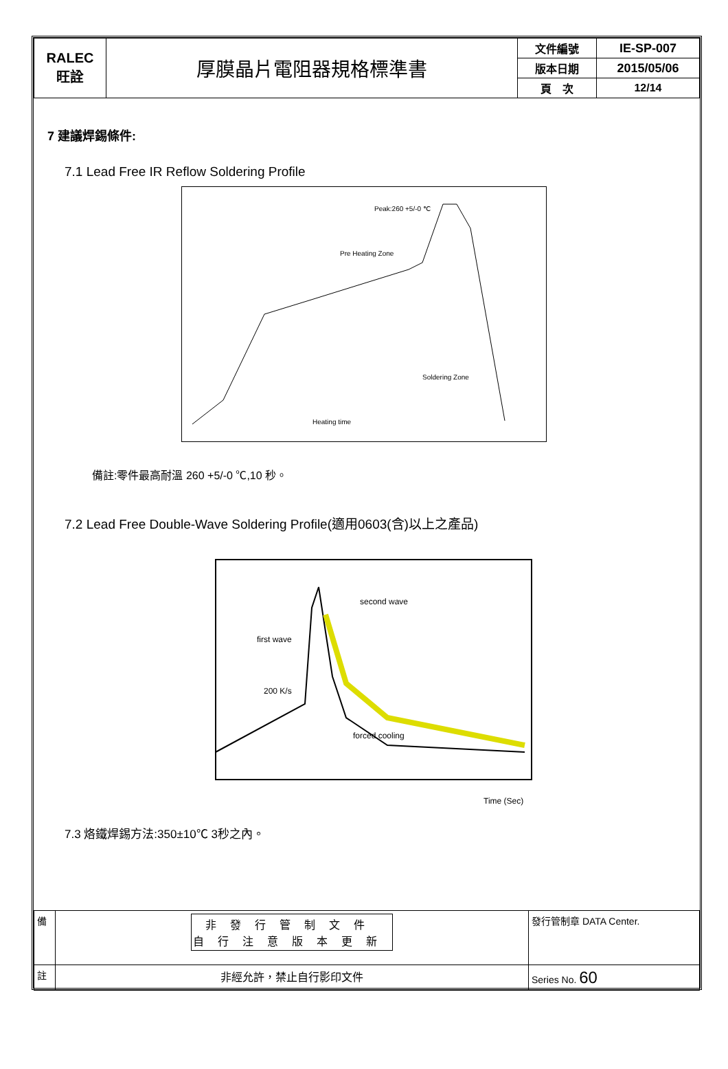| RALEC 旺詮 | 厚膜晶片電阻器規格標準書 | 文件編號 | IE-SP-007 |
| | | 版本日期 | 2015/05/06 |
| | | 頁 次 | 12/14 |
7 建議焊錫條件:
7.1 Lead Free IR Reflow Soldering Profile
Peak:260 +5/-0 ℃
Pre Heating Zone
Heating time
Soldering Zone
備註:零件最高耐溫 260 +5/-0 ℃,10 秒。
7.2 Lead Free Double-Wave Soldering Profile(適用0603(含)以上之產品)
second wave
first wave
200 K/s
forced cooling
Time (Sec)
7.3 烙鐵焊錫方法:350±10℃ 3秒之內。
| 備 | 非發行管制文件 自行注意版本更新 | 發行管制章 DATA Center. |
| 註 | 非經允許，禁止自行影印文件 | Series No. 60 |